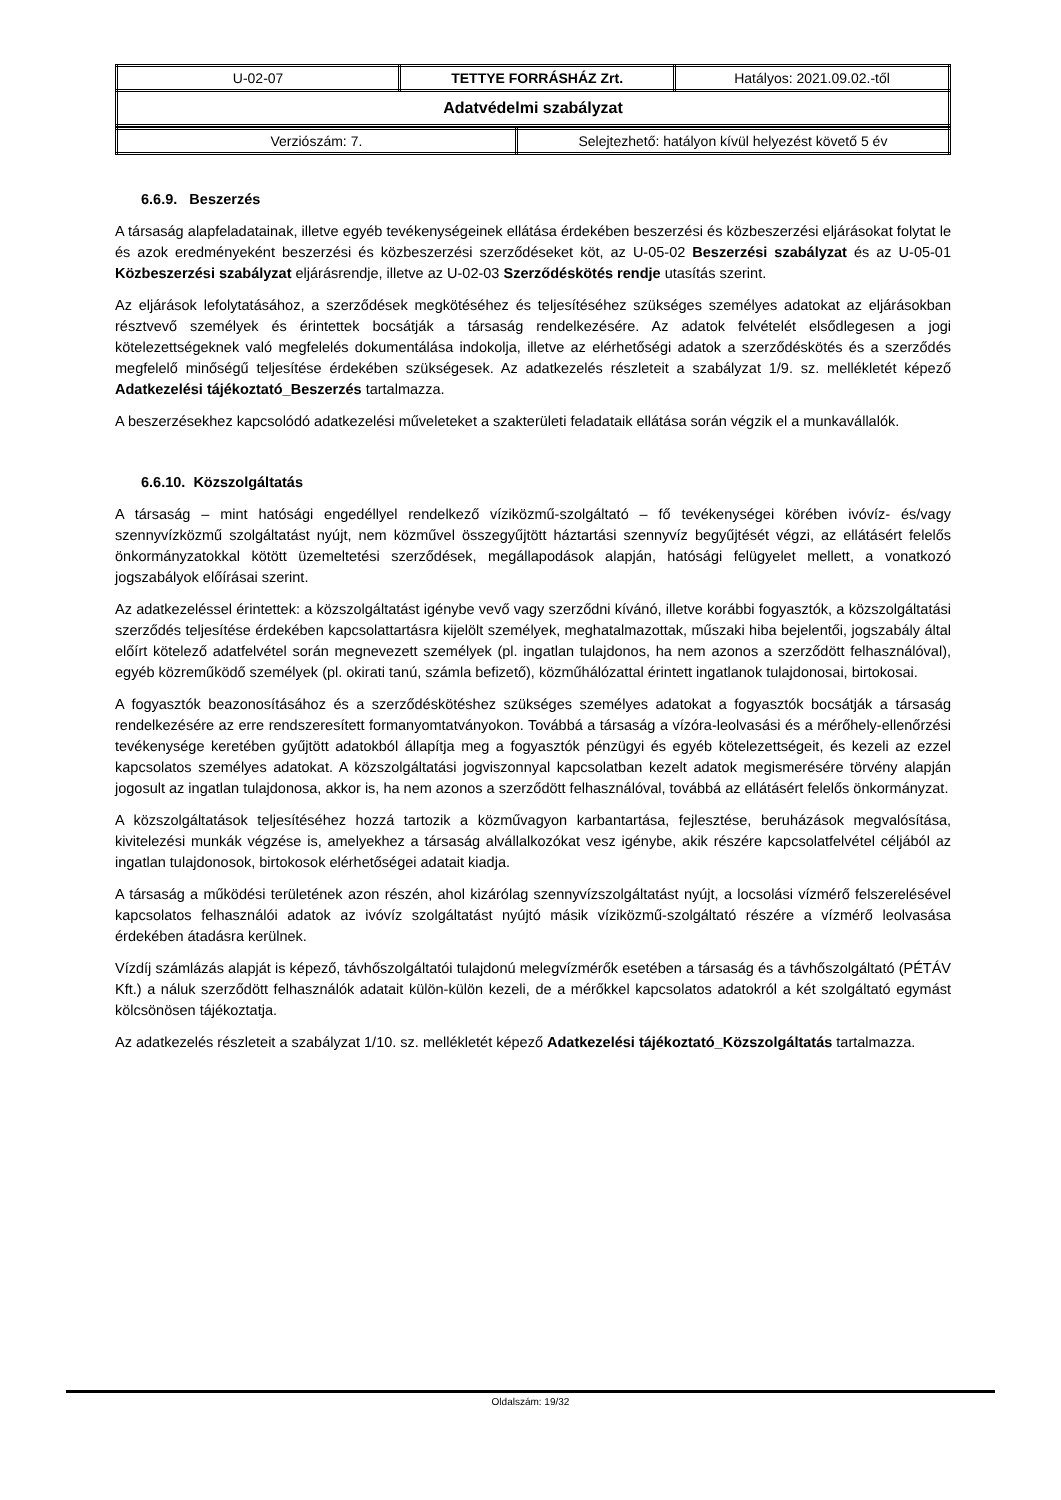| U-02-07 | TETTYE FORRÁSHÁZ Zrt. | Hatályos: 2021.09.02.-től |
| Adatvédelmi szabályzat | | |
| Verziószám: 7. | Selejtezhető: hatályon kívül helyezést követő 5 év |
6.6.9. Beszerzés
A társaság alapfeladatainak, illetve egyéb tevékenységeinek ellátása érdekében beszerzési és közbeszerzési eljárásokat folytat le és azok eredményeként beszerzési és közbeszerzési szerződéseket köt, az U-05-02 Beszerzési szabályzat és az U-05-01 Közbeszerzési szabályzat eljárásrendje, illetve az U-02-03 Szerződéskötés rendje utasítás szerint.
Az eljárások lefolytatásához, a szerződések megkötéséhez és teljesítéséhez szükséges személyes adatokat az eljárásokban résztvevő személyek és érintettek bocsátják a társaság rendelkezésére. Az adatok felvételét elsődlegesen a jogi kötelezettségeknek való megfelelés dokumentálása indokolja, illetve az elérhetőségi adatok a szerződéskötés és a szerződés megfelelő minőségű teljesítése érdekében szükségesek. Az adatkezelés részleteit a szabályzat 1/9. sz. mellékletét képező Adatkezelési tájékoztató_Beszerzés tartalmazza.
A beszerzésekhez kapcsolódó adatkezelési műveleteket a szakterületi feladataik ellátása során végzik el a munkavállalók.
6.6.10. Közszolgáltatás
A társaság – mint hatósági engedéllyel rendelkező víziközmű-szolgáltató – fő tevékenységei körében ivóvíz- és/vagy szennyvízközmű szolgáltatást nyújt, nem közművel összegyűjtött háztartási szennyvíz begyűjtését végzi, az ellátásért felelős önkormányzatokkal kötött üzemeltetési szerződések, megállapodások alapján, hatósági felügyelet mellett, a vonatkozó jogszabályok előírásai szerint.
Az adatkezeléssel érintettek: a közszolgáltatást igénybe vevő vagy szerződni kívánó, illetve korábbi fogyasztók, a közszolgáltatási szerződés teljesítése érdekében kapcsolattartásra kijelölt személyek, meghatalmazottak, műszaki hiba bejelentői, jogszabály által előírt kötelező adatfelvétel során megnevezett személyek (pl. ingatlan tulajdonos, ha nem azonos a szerződött felhasználóval), egyéb közreműködő személyek (pl. okirati tanú, számla befizető), közműhálózattal érintett ingatlanok tulajdonosai, birtokosai.
A fogyasztók beazonosításához és a szerződéskötéshez szükséges személyes adatokat a fogyasztók bocsátják a társaság rendelkezésére az erre rendszeresített formanyomtatványokon. Továbbá a társaság a vízóra-leolvasási és a mérőhely-ellenőrzési tevékenysége keretében gyűjtött adatokból állapítja meg a fogyasztók pénzügyi és egyéb kötelezettségeit, és kezeli az ezzel kapcsolatos személyes adatokat. A közszolgáltatási jogviszonnyal kapcsolatban kezelt adatok megismerésére törvény alapján jogosult az ingatlan tulajdonosa, akkor is, ha nem azonos a szerződött felhasználóval, továbbá az ellátásért felelős önkormányzat.
A közszolgáltatások teljesítéséhez hozzá tartozik a közművagyon karbantartása, fejlesztése, beruházások megvalósítása, kivitelezési munkák végzése is, amelyekhez a társaság alvállalkozókat vesz igénybe, akik részére kapcsolatfelvétel céljából az ingatlan tulajdonosok, birtokosok elérhetőségei adatait kiadja.
A társaság a működési területének azon részén, ahol kizárólag szennyvízszolgáltatást nyújt, a locsolási vízmérő felszerelésével kapcsolatos felhasználói adatok az ivóvíz szolgáltatást nyújtó másik víziközmű-szolgáltató részére a vízmérő leolvasása érdekében átadásra kerülnek.
Vízdíj számlázás alapját is képező, távhőszolgáltatói tulajdonú melegvízmérők esetében a társaság és a távhőszolgáltató (PÉTÁV Kft.) a náluk szerződött felhasználók adatait külön-külön kezeli, de a mérőkkel kapcsolatos adatokról a két szolgáltató egymást kölcsönösen tájékoztatja.
Az adatkezelés részleteit a szabályzat 1/10. sz. mellékletét képező Adatkezelési tájékoztató_Közszolgáltatás tartalmazza.
Oldalszám: 19/32